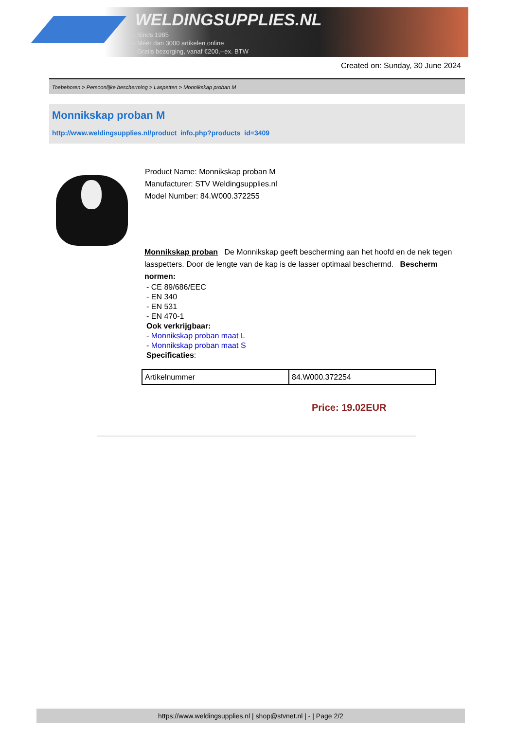WELDINGSUPPLIES.NL
- Sinds 1985
- Méér dan 3000 artikelen online
- Gratis bezorging, vanaf €200,--ex. BTW
Created on: Sunday, 30 June 2024
Toebehoren > Persoonlijke bescherming > Laspetten > Monnikskap proban M
Monnikskap proban M
http://www.weldingsupplies.nl/product_info.php?products_id=3409
Product Name: Monnikskap proban M
Manufacturer: STV Weldingsupplies.nl
Model Number: 84.W000.372255
Monnikskap proban De Monnikskap geeft bescherming aan het hoofd en de nek tegen lasspetters. Door de lengte van de kap is de lasser optimaal beschermd. Bescherm normen:
- CE 89/686/EEC
- EN 340
- EN 531
- EN 470-1
Ook verkrijgbaar:
- Monnikskap proban maat L
- Monnikskap proban maat S
Specificaties:
| Artikelnummer | 84.W000.372254 |
Price: 19.02EUR
https://www.weldingsupplies.nl | shop@stvnet.nl | - | Page 2/2